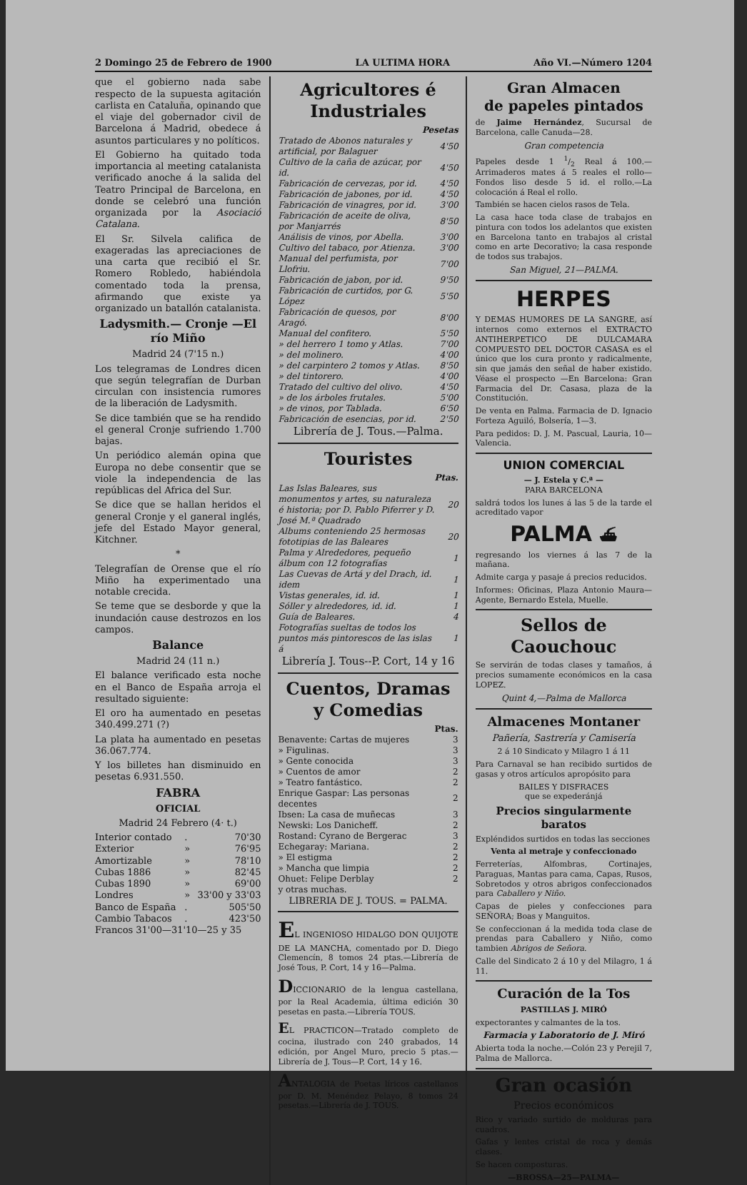2 Domingo 25 de Febrero de 1900 LA ULTIMA HORA Año VI.—Número 1204
que el gobierno nada sabe respecto de la supuesta agitación carlista en Cataluña, opinando que el viaje del gobernador civil de Barcelona á Madrid, obedece á asuntos particulares y no políticos.
El Gobierno ha quitado toda importancia al meeting catalanista verificado anoche á la salida del Teatro Principal de Barcelona, en donde se celebró una función organizada por la Asociació Catalana.
El Sr. Silvela califica de exageradas las apreciaciones de una carta que recibió el Sr. Romero Robledo, habiéndola comentado toda la prensa, afirmando que existe ya organizado un batallón catalanista.
Ladysmith.— Cronje —El río Miño
Madrid 24 (7'15 n.)
Los telegramas de Londres dicen que según telegrafían de Durban circulan con insistencia rumores de la liberación de Ladysmith.
Se dice también que se ha rendido el general Cronje sufriendo 1.700 bajas.
Un periódico alemán opina que Europa no debe consentir que se viole la independencia de las repúblicas del Africa del Sur.
Se dice que se hallan heridos el general Cronje y el ganeral inglés, jefe del Estado Mayor general, Kitchner.
*
Telegrafían de Orense que el río Miño ha experimentado una notable crecida.
Se teme que se desborde y que la inundación cause destrozos en los campos.
Balance
Madrid 24 (11 n.)
El balance verificado esta noche en el Banco de España arroja el resultado siguiente:
El oro ha aumentado en pesetas 340.499.271 (?)
La plata ha aumentado en pesetas 36.067.774.
Y los billetes han disminuido en pesetas 6.931.550.
FABRA
OFICIAL
Madrid 24 Febrero (4· t.)
| Interior contado | . | 70'30 |
| Exterior | » | 76'95 |
| Amortizable | » | 78'10 |
| Cubas 1886 | » | 82'45 |
| Cubas 1890 | » | 69'00 |
| Londres | » | 33'00 y 33'03 |
| Banco de España | . | 505'50 |
| Cambio Tabacos | . | 423'50 |
| Francos 31'00—31'10—25 y 35 | | |
Agricultores é Industriales
| | Pesetas |
| Tratado de Abonos naturales y artificial, por Balaguer | 4'50 |
| Cultivo de la caña de azúcar, por id. | 4'50 |
| Fabricación de cervezas, por id. | 4'50 |
| Fabricación de jabones, por id. | 4'50 |
| Fabricación de vinagres, por id. | 3'00 |
| Fabricación de aceite de oliva, por Manjarrés | 8'50 |
| Análisis de vinos, por Abella. | 3'00 |
| Cultivo del tabaco, por Atienza. | 3'00 |
| Manual del perfumista, por Llofriu. | 7'00 |
| Fabricación de jabon, por id. | 9'50 |
| Fabricación de curtidos, por G. López | 5'50 |
| Fabricación de quesos, por Aragó. | 8'00 |
| Manual del confitero. | 5'50 |
| » del herrero 1 tomo y Atlas. | 7'00 |
| » del molinero. | 4'00 |
| » del carpintero 2 tomos y Atlas. | 8'50 |
| » del tintorero. | 4'00 |
| Tratado del cultivo del olivo. | 4'50 |
| » de los árboles frutales. | 5'00 |
| » de vinos, por Tablada. | 6'50 |
| Fabricación de esencias, por id. | 2'50 |
Librería de J. Tous.—Palma.
Touristes
| | Ptas. |
| Las Islas Baleares, sus monumentos y artes, su naturaleza é historia; por D. Pablo Piferrer y D. José M.ª Quadrado | 20 |
| Albums conteniendo 25 hermosas fototipias de las Baleares | 20 |
| Palma y Alrededores, pequeño álbum con 12 fotografías | 1 |
| Las Cuevas de Artá y del Drach, id. idem | 1 |
| Vistas generales, id. id. | 1 |
| Sóller y alrededores, id. id. | 1 |
| Guía de Baleares. | 4 |
| Fotografías sueltas de todos los puntos más pintorescos de las islas á | 1 |
Librería J. Tous--P. Cort, 14 y 16
Cuentos, Dramas y Comedias
| | Ptas. |
| Benavente: Cartas de mujeres | 3 |
| » Figulinas. | 3 |
| » Gente conocida | 3 |
| » Cuentos de amor | 2 |
| » Teatro fantástico. | 2 |
| Enrique Gaspar: Las personas decentes | 2 |
| Ibsen: La casa de muñecas | 3 |
| Newski: Los Danicheff. | 2 |
| Rostand: Cyrano de Bergerac | 3 |
| Echegaray: Mariana. | 2 |
| » El estigma | 2 |
| » Mancha que limpia | 2 |
| Ohuet: Felipe Derblay | 2 |
| y otras muchas. | |
LIBRERIA DE J. TOUS. = PALMA.
EL INGENIOSO HIDALGO DON QUIJOTE DE LA MANCHA, comentado por D. Diego Clemencín, 8 tomos 24 ptas.—Librería de José Tous, P. Cort, 14 y 16—Palma.
DICCIONARIO de la lengua castellana, por la Real Academia, última edición 30 pesetas en pasta.—Librería TOUS.
EL PRACTICON—Tratado completo de cocina, ilustrado con 240 grabados, 14 edición, por Angel Muro, precio 5 ptas.—Librería de J. Tous—P. Cort, 14 y 16.
ANTALOGIA de Poetas líricos castellanos por D. M. Menéndez Pelayo, 8 tomos 24 pesetas.—Librería de J. TOUS.
Gran Almacen
de papeles pintados
de Jaime Hernández, Sucursal de Barcelona, calle Canuda—28.
Gran competencia
Papeles desde 1 1/2 Real á 100.—Arrimaderos mates á 5 reales el rollo—Fondos liso desde 5 id. el rollo.—La colocación á Real el rollo.
También se hacen cielos rasos de Tela.
La casa hace toda clase de trabajos en pintura con todos los adelantos que existen en Barcelona tanto en trabajos al cristal como en arte Decorativo; la casa responde de todos sus trabajos.
San Miguel, 21—PALMA.
HERPES
Y DEMAS HUMORES DE LA SANGRE, así internos como externos el EXTRACTO ANTIHERPETICO DE DULCAMARA COMPUESTO DEL DOCTOR CASASA es el único que los cura pronto y radicalmente, sin que jamás den señal de haber existido. Véase el prospecto —En Barcelona: Gran Farmacia del Dr. Casasa, plaza de la Constitución.
De venta en Palma. Farmacia de D. Ignacio Forteza Aguiló, Bolsería, 1—3.
Para pedidos: D. J. M. Pascual, Lauria, 10—Valencia.
UNION COMERCIAL
— J. Estela y C.ª —
PARA BARCELONA
saldrá todos los lunes á las 5 de la tarde el acreditado vapor
PALMA ⛴
regresando los viernes á las 7 de la mañana.
Admite carga y pasaje á precios reducidos.
Informes: Oficinas, Plaza Antonio Maura—Agente, Bernardo Estela, Muelle.
Sellos de Caouchouc
Se servirán de todas clases y tamaños, á precios sumamente económicos en la casa LOPEZ.
Quint 4,—Palma de Mallorca
Almacenes Montaner
Pañería, Sastrería y Camisería
2 á 10 Sindicato y Milagro 1 á 11
Para Carnaval se han recibido surtidos de gasas y otros artículos apropósito para
BAILES Y DISFRACES
que se expederánjá
Precios singularmente baratos
Expléndidos surtidos en todas las secciones
Venta al metraje y confeccionado
Ferreterías, Alfombras, Cortinajes, Paraguas, Mantas para cama, Capas, Rusos, Sobretodos y otros abrigos confeccionados para Caballero y Niño.
Capas de pieles y confecciones para SEÑORA; Boas y Manguitos.
Se confeccionan á la medida toda clase de prendas para Caballero y Niño, como tambien Abrigos de Señora.
Calle del Sindicato 2 á 10 y del Milagro, 1 á 11.
Curación de la Tos
PASTILLAS J. MIRÓ
expectorantes y calmantes de la tos.
Farmacia y Laboratorio de J. Miró
Abierta toda la noche.—Colón 23 y Perejil 7, Palma de Mallorca.
Gran ocasión
Precios económicos
Rico y variado surtido de molduras para cuadros.
Gafas y lentes cristal de roca y demás clases.
Se hacen composturas.
—BROSSA—25—PALMA—